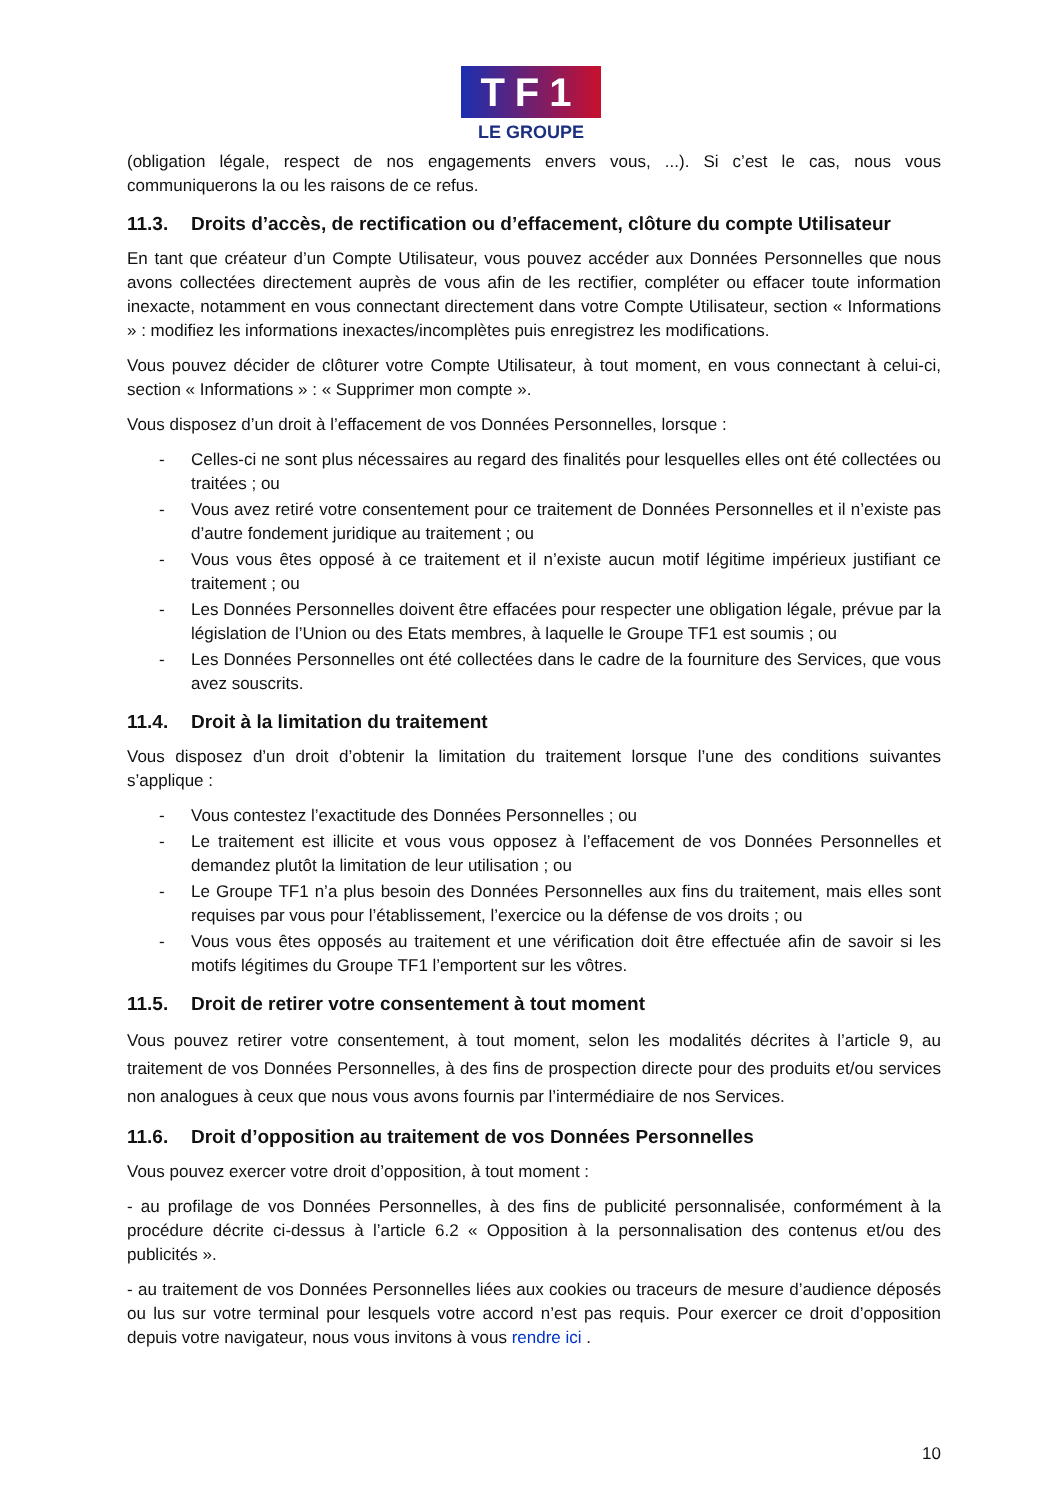TF1
LE GROUPE
(obligation légale, respect de nos engagements envers vous, ...). Si c’est le cas, nous vous communiquerons la ou les raisons de ce refus.
11.3. Droits d’accès, de rectification ou d’effacement, clôture du compte Utilisateur
En tant que créateur d’un Compte Utilisateur, vous pouvez accéder aux Données Personnelles que nous avons collectées directement auprès de vous afin de les rectifier, compléter ou effacer toute information inexacte, notamment en vous connectant directement dans votre Compte Utilisateur, section « Informations » : modifiez les informations inexactes/incomplètes puis enregistrez les modifications.
Vous pouvez décider de clôturer votre Compte Utilisateur, à tout moment, en vous connectant à celui-ci, section « Informations » : « Supprimer mon compte ».
Vous disposez d’un droit à l’effacement de vos Données Personnelles, lorsque :
Celles-ci ne sont plus nécessaires au regard des finalités pour lesquelles elles ont été collectées ou traitées ; ou
Vous avez retiré votre consentement pour ce traitement de Données Personnelles et il n’existe pas d’autre fondement juridique au traitement ; ou
Vous vous êtes opposé à ce traitement et il n’existe aucun motif légitime impérieux justifiant ce traitement ; ou
Les Données Personnelles doivent être effacées pour respecter une obligation légale, prévue par la législation de l’Union ou des Etats membres, à laquelle le Groupe TF1 est soumis ; ou
Les Données Personnelles ont été collectées dans le cadre de la fourniture des Services, que vous avez souscrits.
11.4. Droit à la limitation du traitement
Vous disposez d’un droit d’obtenir la limitation du traitement lorsque l’une des conditions suivantes s’applique :
Vous contestez l’exactitude des Données Personnelles ; ou
Le traitement est illicite et vous vous opposez à l’effacement de vos Données Personnelles et demandez plutôt la limitation de leur utilisation ; ou
Le Groupe TF1 n’a plus besoin des Données Personnelles aux fins du traitement, mais elles sont requises par vous pour l’établissement, l’exercice ou la défense de vos droits ; ou
Vous vous êtes opposés au traitement et une vérification doit être effectuée afin de savoir si les motifs légitimes du Groupe TF1 l’emportent sur les vôtres.
11.5. Droit de retirer votre consentement à tout moment
Vous pouvez retirer votre consentement, à tout moment, selon les modalités décrites à l’article 9, au traitement de vos Données Personnelles, à des fins de prospection directe pour des produits et/ou services non analogues à ceux que nous vous avons fournis par l’intermédiaire de nos Services.
11.6. Droit d’opposition au traitement de vos Données Personnelles
Vous pouvez exercer votre droit d’opposition, à tout moment :
- au profilage de vos Données Personnelles, à des fins de publicité personnalisée, conformément à la procédure décrite ci-dessus à l’article 6.2 « Opposition à la personnalisation des contenus et/ou des publicités ».
- au traitement de vos Données Personnelles liées aux cookies ou traceurs de mesure d’audience déposés ou lus sur votre terminal pour lesquels votre accord n’est pas requis. Pour exercer ce droit d’opposition depuis votre navigateur, nous vous invitons à vous rendre ici .
10